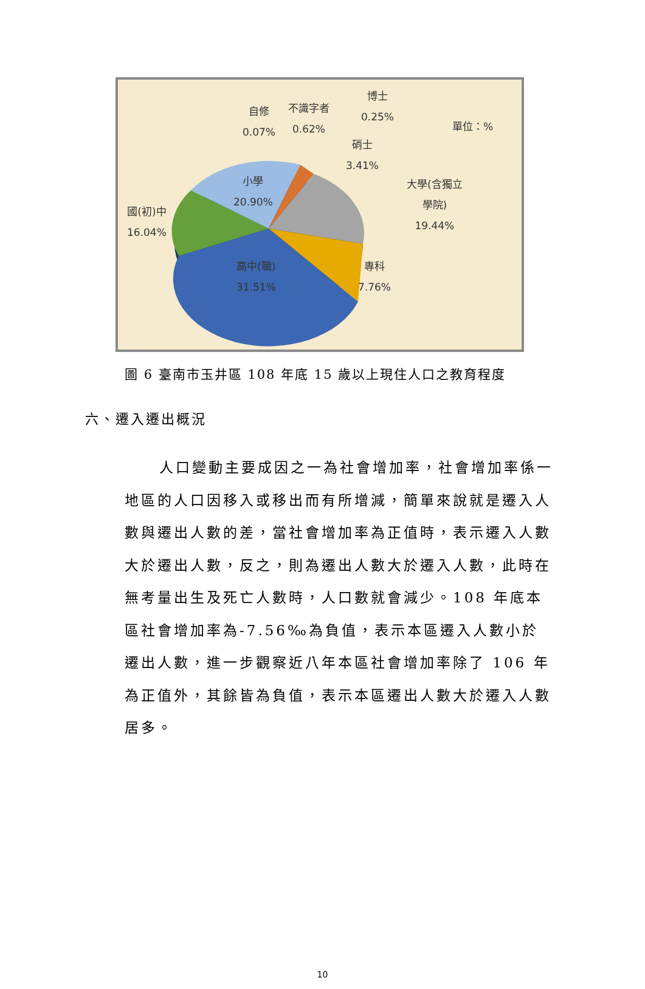自修
0.07%
不識字者
0.62%
博士
0.25%
單位：%
硝士
3.41%
大學(含獨立
學院)
19.44%
小學
20.90%
國(初)中
16.04%
高中(職)
31.51%
專科
7.76%
圖 6 臺南市玉井區 108 年底 15 歲以上現住人口之教育程度
六、遷入遷出概況
人口變動主要成因之一為社會增加率，社會增加率係一地區的人口因移入或移出而有所增減，簡單來說就是遷入人數與遷出人數的差，當社會增加率為正值時，表示遷入人數大於遷出人數，反之，則為遷出人數大於遷入人數，此時在無考量出生及死亡人數時，人口數就會減少。108 年底本區社會增加率為-7.56‰為負值，表示本區遷入人數小於遷出人數，進一步觀察近八年本區社會增加率除了 106 年為正值外，其餘皆為負值，表示本區遷出人數大於遷入人數居多。
10